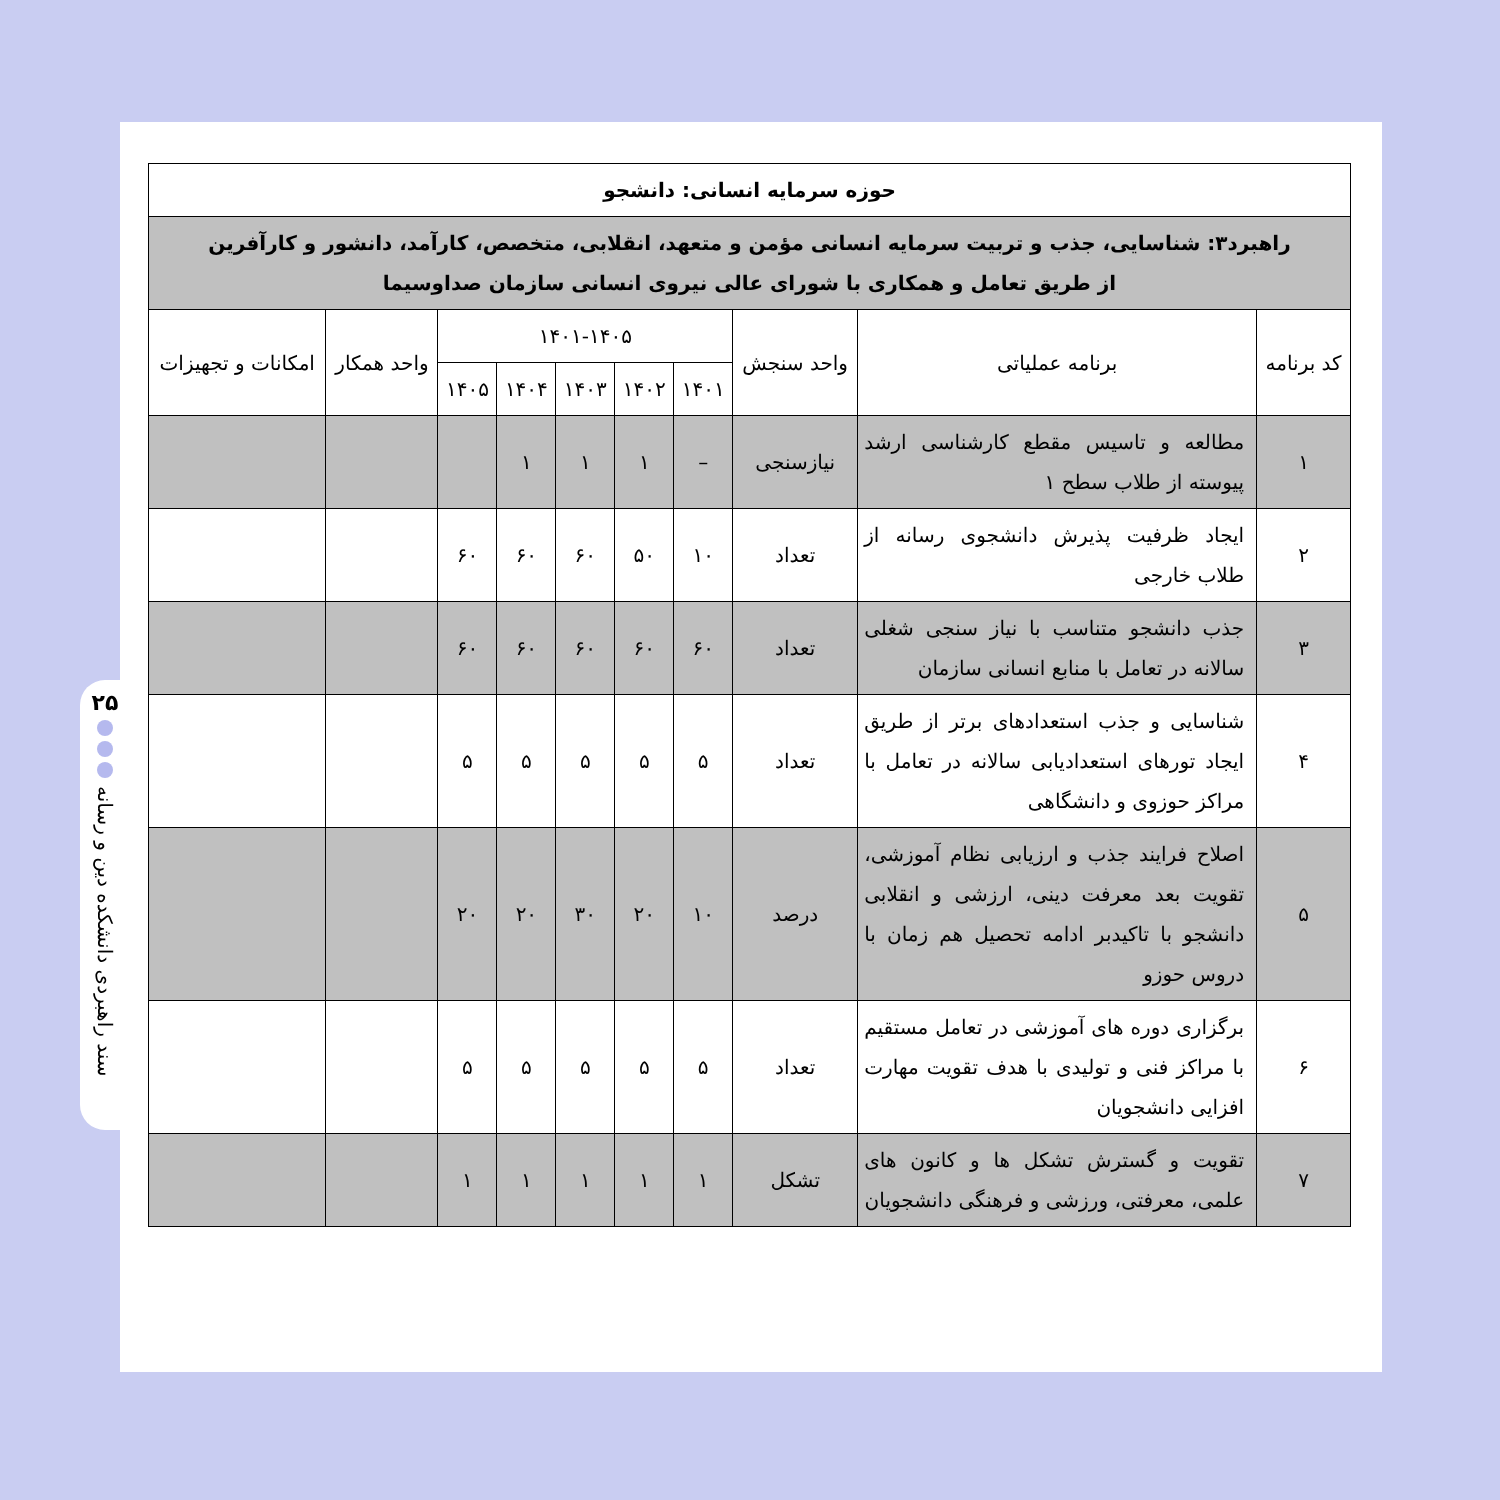۲۵
سند راهبردی دانشکده دین و رسانه
| حوزه سرمایه انسانی: دانشجو | | | | | | | | | |
| --- | --- | --- | --- | --- | --- | --- | --- | --- | --- |
| راهبرد۳: شناسایی، جذب و تربیت سرمایه انسانی مؤمن و متعهد، انقلابی، متخصص، کارآمد، دانشور و کارآفرین از طریق تعامل و همکاری با شورای عالی نیروی انسانی سازمان صداوسیما | | | | | | | | | |
| کد برنامه | برنامه عملیاتی | واحد سنجش | ۱۴۰۱-۱۴۰۵ | | | | | واحد همکار | امکانات و تجهیزات |
| | | | ۱۴۰۱ | ۱۴۰۲ | ۱۴۰۳ | ۱۴۰۴ | ۱۴۰۵ | | |
| ۱ | مطالعه و تاسیس مقطع کارشناسی ارشد پیوسته از طلاب سطح ۱ | نیازسنجی | – | ۱ | ۱ | ۱ | | | |
| ۲ | ایجاد ظرفیت پذیرش دانشجوی رسانه از طلاب خارجی | تعداد | ۱۰ | ۵۰ | ۶۰ | ۶۰ | ۶۰ | | |
| ۳ | جذب دانشجو متناسب با نیاز سنجی شغلی سالانه در تعامل با منابع انسانی سازمان | تعداد | ۶۰ | ۶۰ | ۶۰ | ۶۰ | ۶۰ | | |
| ۴ | شناسایی و جذب استعدادهای برتر از طریق ایجاد تورهای استعدادیابی سالانه در تعامل با مراکز حوزوی و دانشگاهی | تعداد | ۵ | ۵ | ۵ | ۵ | ۵ | | |
| ۵ | اصلاح فرایند جذب و ارزیابی نظام آموزشی، تقویت بعد معرفت دینی، ارزشی و انقلابی دانشجو با تاکیدبر ادامه تحصیل هم زمان با دروس حوزو | درصد | ۱۰ | ۲۰ | ۳۰ | ۲۰ | ۲۰ | | |
| ۶ | برگزاری دوره های آموزشی در تعامل مستقیم با مراکز فنی و تولیدی با هدف تقویت مهارت افزایی دانشجویان | تعداد | ۵ | ۵ | ۵ | ۵ | ۵ | | |
| ۷ | تقویت و گسترش تشکل ها و کانون های علمی، معرفتی، ورزشی و فرهنگی دانشجویان | تشکل | ۱ | ۱ | ۱ | ۱ | ۱ | | |